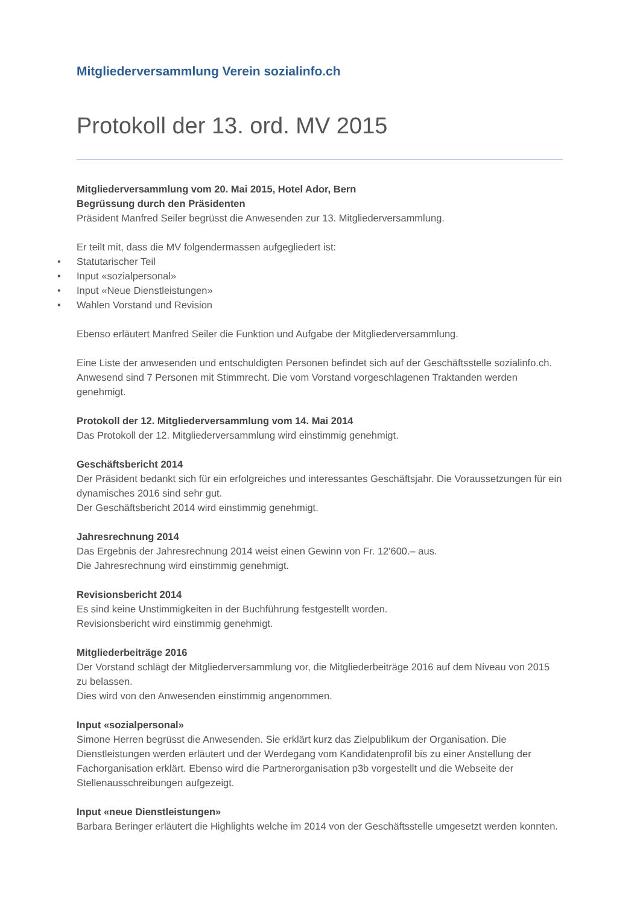Mitgliederversammlung Verein sozialinfo.ch
Protokoll der 13. ord. MV 2015
Mitgliederversammlung vom 20. Mai 2015, Hotel Ador, Bern
Begrüssung durch den Präsidenten
Präsident Manfred Seiler begrüsst die Anwesenden zur 13. Mitgliederversammlung.
Er teilt mit, dass die MV folgendermassen aufgegliedert ist:
• Statutarischer Teil
• Input «sozialpersonal»
• Input «Neue Dienstleistungen»
• Wahlen Vorstand und Revision
Ebenso erläutert Manfred Seiler die Funktion und Aufgabe der Mitgliederversammlung.
Eine Liste der anwesenden und entschuldigten Personen befindet sich auf der Geschäftsstelle sozialinfo.ch. Anwesend sind 7 Personen mit Stimmrecht. Die vom Vorstand vorgeschlagenen Traktanden werden genehmigt.
Protokoll der 12. Mitgliederversammlung vom 14. Mai 2014
Das Protokoll der 12. Mitgliederversammlung wird einstimmig genehmigt.
Geschäftsbericht 2014
Der Präsident bedankt sich für ein erfolgreiches und interessantes Geschäftsjahr. Die Voraussetzungen für ein dynamisches 2016 sind sehr gut.
Der Geschäftsbericht 2014 wird einstimmig genehmigt.
Jahresrechnung 2014
Das Ergebnis der Jahresrechnung 2014 weist einen Gewinn von Fr. 12'600.– aus.
Die Jahresrechnung wird einstimmig genehmigt.
Revisionsbericht 2014
Es sind keine Unstimmigkeiten in der Buchführung festgestellt worden.
Revisionsbericht wird einstimmig genehmigt.
Mitgliederbeiträge 2016
Der Vorstand schlägt der Mitgliederversammlung vor, die Mitgliederbeiträge 2016 auf dem Niveau von 2015 zu belassen.
Dies wird von den Anwesenden einstimmig angenommen.
Input «sozialpersonal»
Simone Herren begrüsst die Anwesenden. Sie erklärt kurz das Zielpublikum der Organisation. Die Dienstleistungen werden erläutert und der Werdegang vom Kandidatenprofil bis zu einer Anstellung der Fachorganisation erklärt. Ebenso wird die Partnerorganisation p3b vorgestellt und die Webseite der Stellenausschreibungen aufgezeigt.
Input «neue Dienstleistungen»
Barbara Beringer erläutert die Highlights welche im 2014 von der Geschäftsstelle umgesetzt werden konnten.